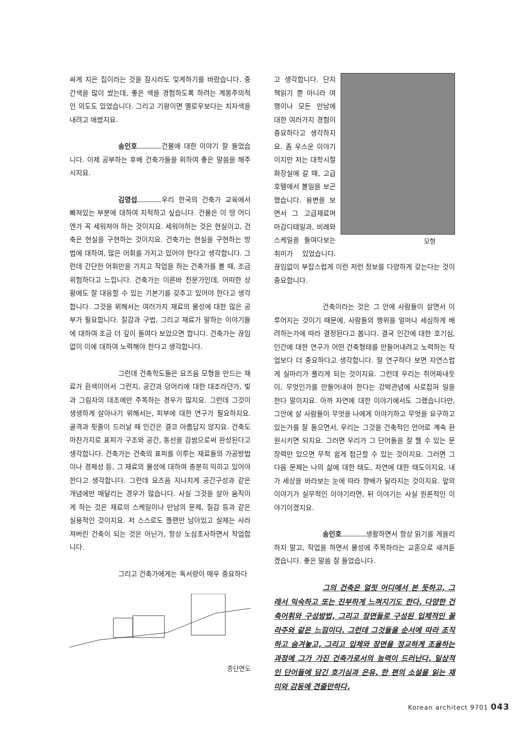싸게 지은 집이라는 것을 잠시라도 잊게하기를 바랐습니다. 중간색을 많이 썼는데, 좋은 색을 경험하도록 하려는 계몽주의적인 의도도 있었습니다. 그리고 기왕이면 옐로우보다는 치자색을 내려고 애썼지요.
송인호 건물에 대한 이야기 잘 들었습니다. 이제 공부하는 후배 건축가들을 위하여 좋은 말씀을 해주시지요.
김영섭 우리 한국의 건축가 교육에서 빠져있는 부분에 대하여 지적하고 싶습니다. 건물은 이 땅 어디엔가 꼭 세워져야 하는 것이지요. 세워야하는 것은 현실이고, 건축은 현실을 구현하는 것이지요. 건축가는 현실을 구현하는 방법에 대하여, 많은 어휘를 가지고 있어야 한다고 생각합니다. 그런데 간단한 어휘만을 가지고 작업을 하는 건축가를 볼 때, 조금 위험하다고 느낍니다. 건축가는 이른바 전문가인데, 어떠한 상황에도 잘 대응할 수 있는 기본기를 갖추고 있어야 한다고 생각합니다. 그것을 위해서는 여러가지 재료의 물성에 대한 많은 공부가 필요합니다. 질감과 구법, 그리고 재료가 말하는 이야기들에 대하여 조금 더 깊이 들여다 보았으면 합니다. 건축가는 끊임없이 이에 대하여 노력해야 한다고 생각합니다.
그런데 건축학도들은 요즈음 모형을 만드는 재료가 흰색이어서 그런지, 공간과 덩어리에 대한 대조라던가, 빛과 그림자의 대조에만 주목하는 경우가 많지요. 그런데 그것이 생생하게 살아나기 위해서는, 피부에 대한 연구가 필요하지요. 골격과 핏줄이 드러날 때 인간은 결코 아름답지 않지요. 건축도 마찬가지로 표피가 구조와 공간, 동선을 감쌈으로써 완성된다고 생각합니다. 건축가는 건축의 표피를 이루는 재료들의 가공방법이나 경제성 등, 그 재료의 물성에 대하여 충분히 익히고 있어야 한다고 생각합니다. 그런데 요즈음 지나치게 공간구성과 같은 개념에만 매달리는 경우가 많습니다. 사실 그것을 살아 움직이게 하는 것은 재료의 스케일이나 만남의 문제, 질감 등과 같은 실용적인 것이지요. 저 스스로도 플랜만 남아있고 실체는 사라져버린 건축이 되는 것은 아닌가, 항상 노심초사하면서 작업합니다.
그리고 건축가에게는 독서량이 매우 중요하다
종단면도
모형
고 생각합니다. 단지 책읽기 뿐 아니라 여행이나 모든 만남에 대한 여러가지 경험이 중요하다고 생각하지요. 좀 우스운 이야기이지만 저는 대학시절 화장실에 갈 때, 고급 호텔에서 볼일을 보곤 했습니다. 용변을 보면서 그 고급재료며 마감디테일과, 비례와 스케일을 들여다보는 취미가 있었습니다. 끊임없이 부잡스럽게 이런 저런 정보를 다양하게 갖는다는 것이 중요합니다.
건축이라는 것은 그 안에 사람들이 살면서 이루어지는 것이기 때문에, 사람들의 행위를 얼마나 세심하게 배려하는가에 따라 결정된다고 봅니다. 결국 인간에 대한 호기심, 인간에 대한 연구가 어떤 건축형태를 만들어내려고 노력하는 작업보다 더 중요하다고 생각합니다. 잘 연구하다 보면 자연스럽게 실마리가 풀리게 되는 것이지요. 그런데 우리는 쥐어짜내듯이, 무엇인가를 만들어내야 한다는 강박관념에 사로잡혀 일을 한다 말이지요. 아까 자연에 대한 이야기에서도 그랬습니다만, 그안에 살 사람들이 무엇을 나에게 이야기하고 무엇을 요구하고 있는가를 잘 들으면서, 우리는 그것을 건축적인 언어로 계속 환원시키면 되지요. 그러면 우리가 그 단어들을 잘 꿸 수 있는 문장력만 있으면 무척 쉽게 접근할 수 있는 것이지요. 그러면 그 다음 문제는 나의 삶에 대한 태도, 자연에 대한 태도이지요. 내가 세상을 바라보는 눈에 따라 향배가 달라지는 것이지요. 앞의 이야기가 실무적인 이야기라면, 뒤 이야기는 사실 원론적인 이야기이겠지요.
송인호 생활하면서 항상 읽기를 게을리하지 말고, 작업을 하면서 물성에 주목하라는 교훈으로 새겨듣겠습니다. 좋은 말씀 잘 들었습니다.
그의 건축은 얼핏 어디에서 본 듯하고, 그래서 익숙하고 또는 진부하게 느껴지기도 한다. 다양한 건축어휘와 구성방법, 그리고 장면들로 구성된 입체적인 꼴라주와 같은 느낌이다. 그런데 그것들을 순서에 따라 조직하고 숨겨놓고, 그리고 입체와 장면을 정교하게 조율하는 과정에 그가 가진 건축가로서의 능력이 드러난다. 일상적인 단어들에 담긴 호기심과 은유, 한 편의 소설을 읽는 재미와 감동에 견줄만하다.
Korean architect 9701 043